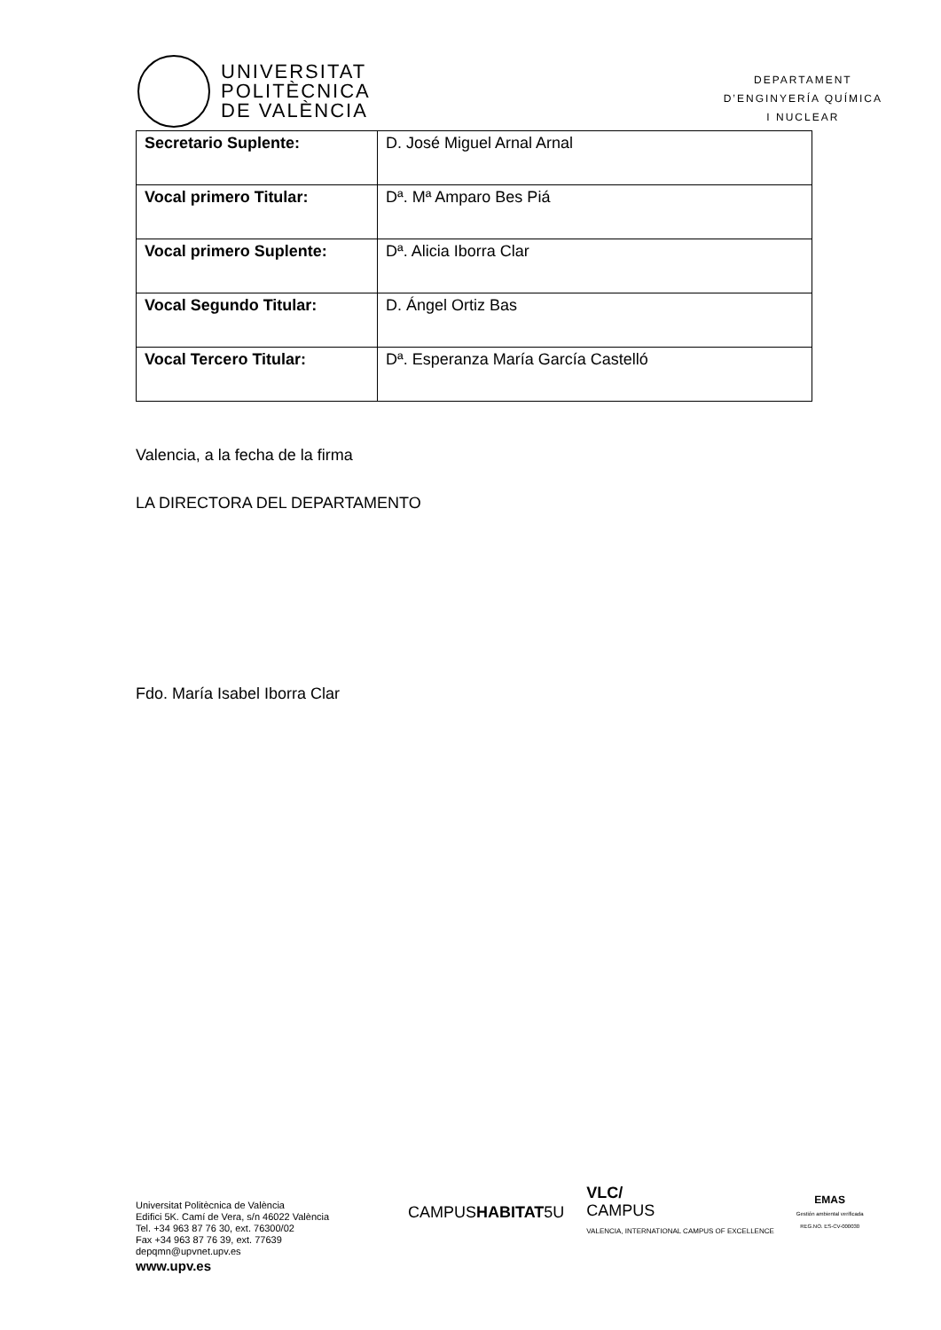UNIVERSITAT
POLITÈCNICA
DE VALÈNCIA
DEPARTAMENT
D’ENGINYERÍA QUÍMICA
I NUCLEAR
| Secretario Suplente: | D. José Miguel Arnal Arnal |
| Vocal primero Titular: | Dª. Mª Amparo Bes Piá |
| Vocal primero Suplente: | Dª. Alicia Iborra Clar |
| Vocal Segundo Titular: | D. Ángel Ortiz Bas |
| Vocal Tercero Titular: | Dª. Esperanza María García Castelló |
Valencia, a la fecha de la firma
LA DIRECTORA DEL DEPARTAMENTO
Fdo. María Isabel Iborra Clar
Universitat Politècnica de València
Edifici 5K. Camí de Vera, s/n 46022 València
Tel. +34 963 87 76 30, ext. 76300/02
Fax +34 963 87 76 39, ext. 77639
depqmn@upvnet.upv.es
www.upv.es
CAMPUSHABITAT5U
VLC/
CAMPUS
VALENCIA, INTERNATIONAL CAMPUS OF EXCELLENCE
EMAS
Gestión ambiental verificada
REG.NO. ES-CV-000030